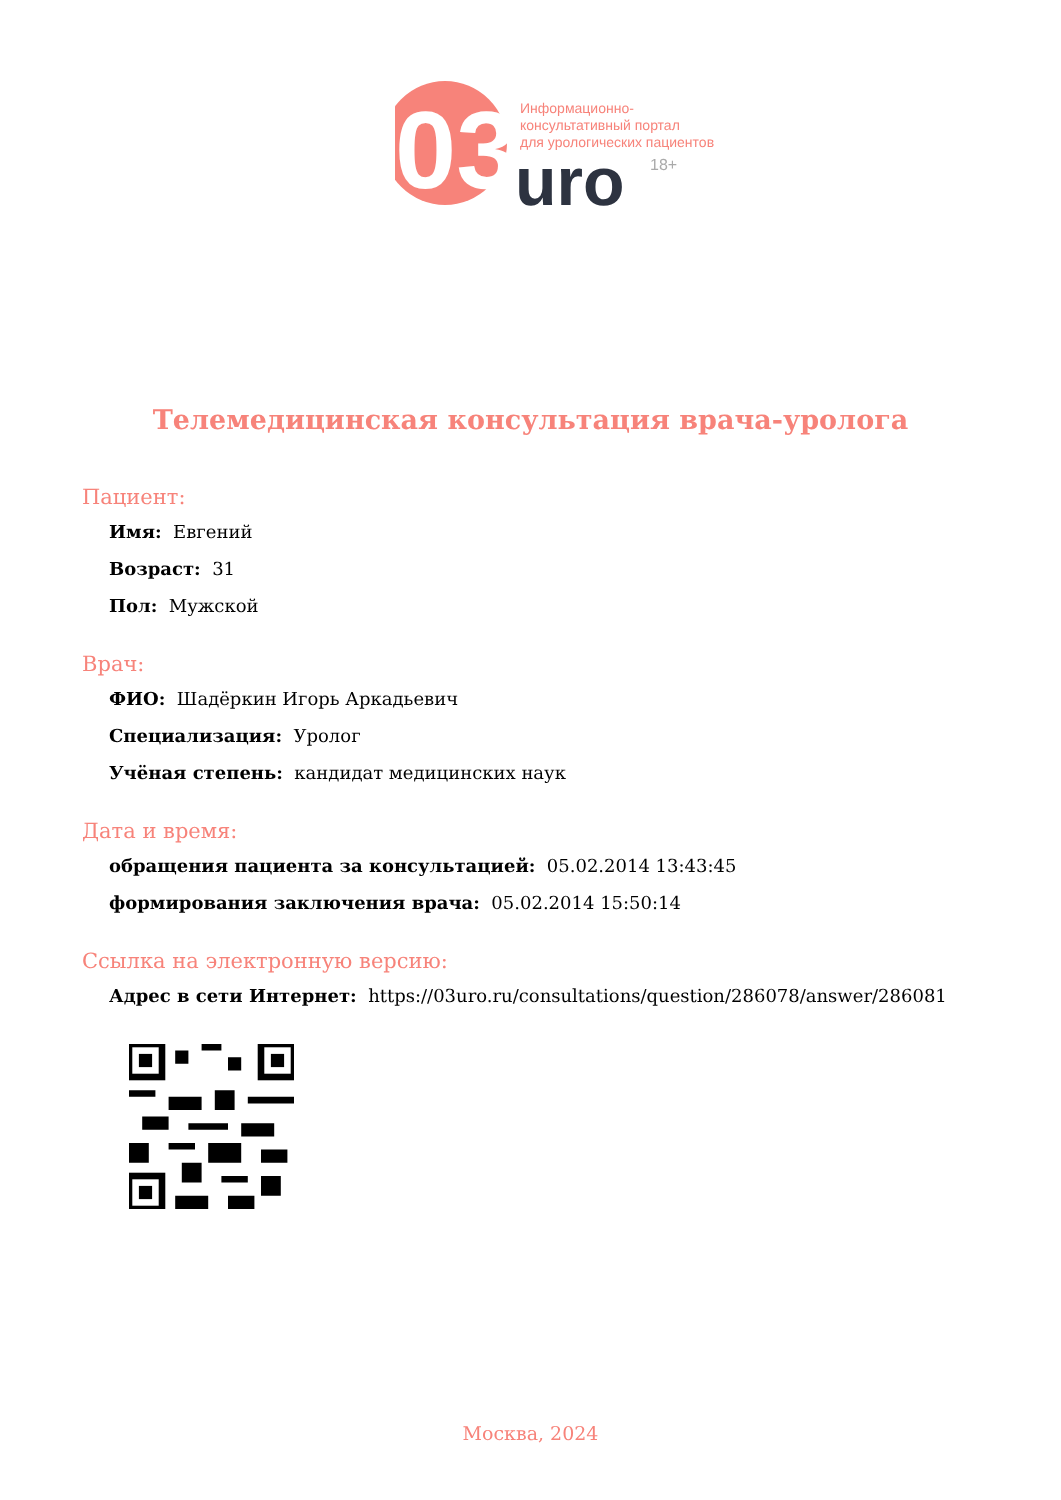03
uro
18+
Информационно-
консультативный портал
для урологических пациентов
Телемедицинская консультация врача-уролога
Пациент:
Имя: Евгений
Возраст: 31
Пол: Мужской
Врач:
ФИО: Шадёркин Игорь Аркадьевич
Специализация: Уролог
Учёная степень: кандидат медицинских наук
Дата и время:
обращения пациента за консультацией: 05.02.2014 13:43:45
формирования заключения врача: 05.02.2014 15:50:14
Ссылка на электронную версию:
Адрес в сети Интернет: https://03uro.ru/consultations/question/286078/answer/286081
Москва, 2024